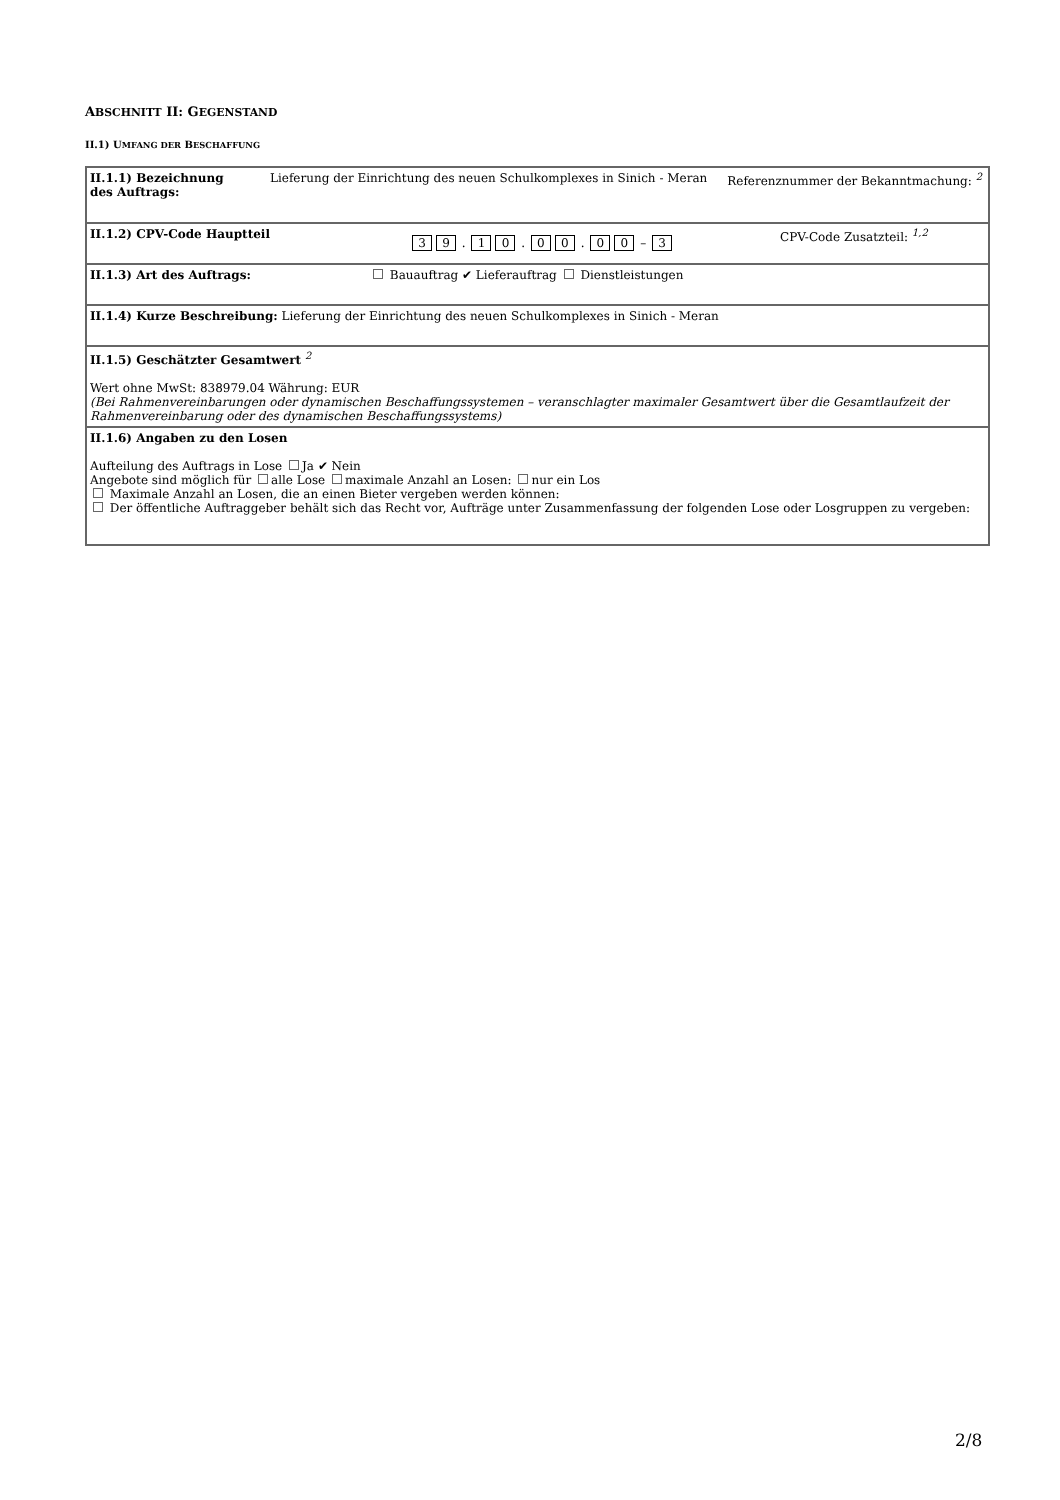ABSCHNITT II: GEGENSTAND
II.1) UMFANG DER BESCHAFFUNG
| II.1.1) Bezeichnung des Auftrags: Lieferung der Einrichtung des neuen Schulkomplexes in Sinich - Meran Referenznummer der Bekanntmachung: <sup>2</sup> |
| II.1.2) CPV-Code Hauptteil 3 9 . 1 0 . 0 0 . 0 0 – 3 CPV-Code Zusatzteil: <sup>1,2</sup> |
| II.1.3) Art des Auftrags: Bauauftrag ✔ Lieferauftrag Dienstleistungen |
| II.1.4) Kurze Beschreibung: Lieferung der Einrichtung des neuen Schulkomplexes in Sinich - Meran |
| II.1.5) Geschätzter Gesamtwert <sup>2</sup> Wert ohne MwSt: 838979.04 Währung: EUR (Bei Rahmenvereinbarungen oder dynamischen Beschaffungssystemen – veranschlagter maximaler Gesamtwert über die Gesamtlaufzeit der Rahmenvereinbarung oder des dynamischen Beschaffungssystems) |
| II.1.6) Angaben zu den Losen Aufteilung des Auftrags in Lose Ja ✔ Nein Angebote sind möglich für alle Lose maximale Anzahl an Losen: nur ein Los Maximale Anzahl an Losen, die an einen Bieter vergeben werden können: Der öffentliche Auftraggeber behält sich das Recht vor, Aufträge unter Zusammenfassung der folgenden Lose oder Losgruppen zu vergeben: |
2/8